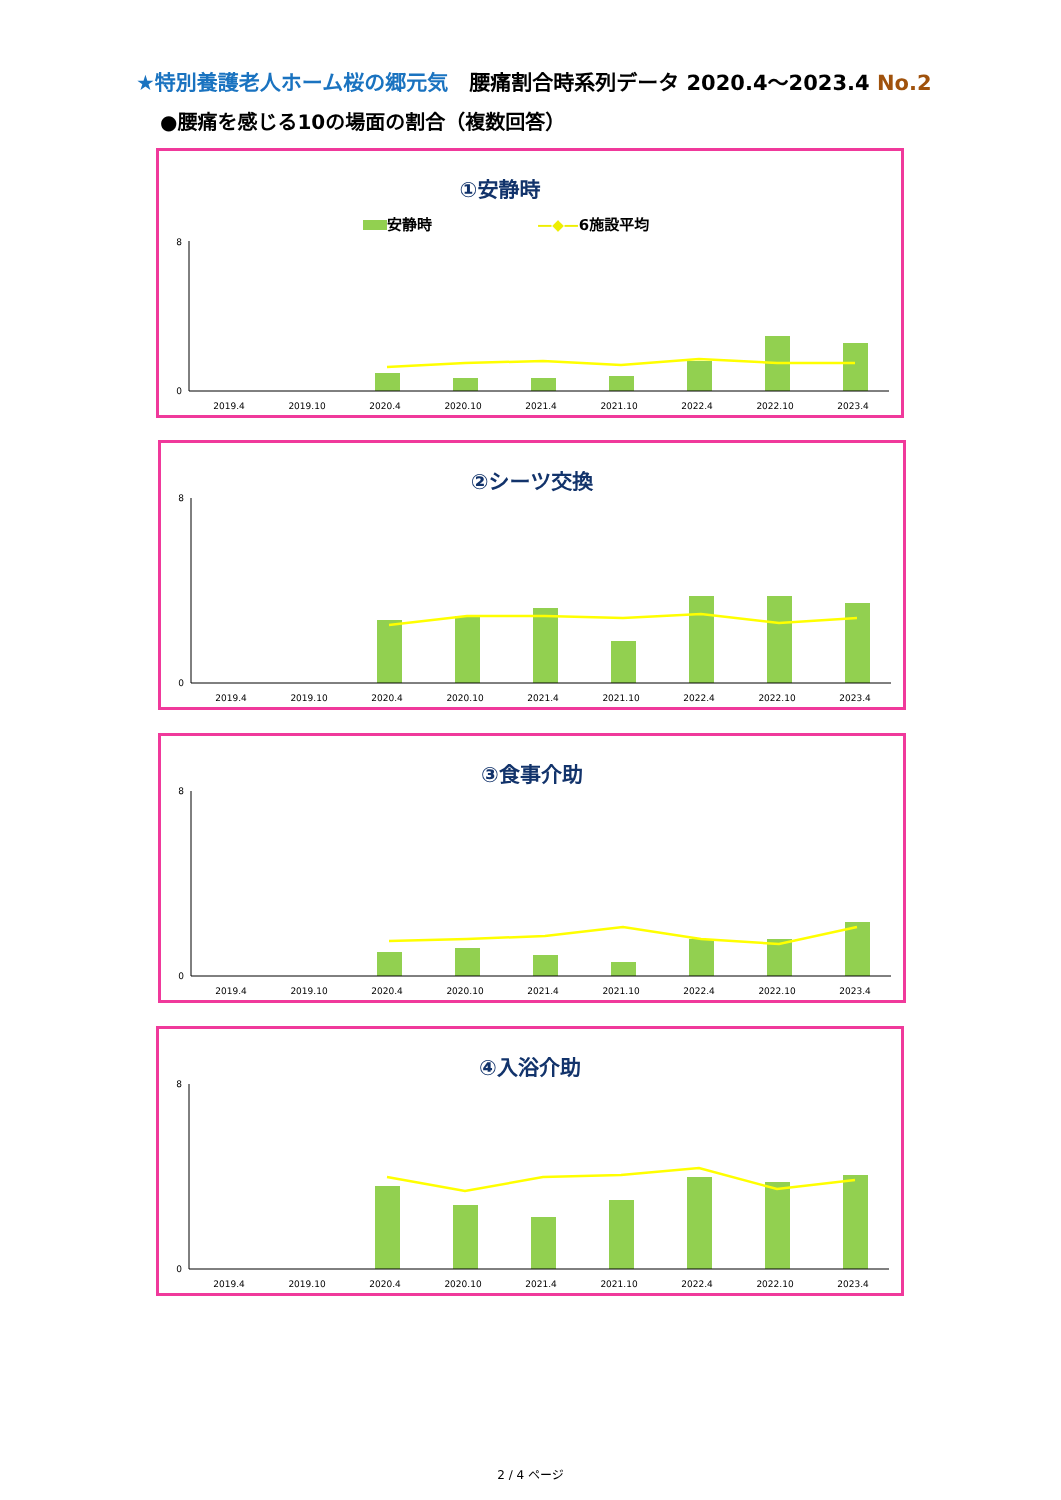★特別養護老人ホーム桜の郷元気　腰痛割合時系列データ 2020.4～2023.4 No.2
●腰痛を感じる10の場面の割合（複数回答）
①安静時
安静時 —◆—6施設平均
2019.4
2019.10
2020.4
2020.10
2021.4
2021.10
2022.4
2022.10
2023.4
0
8
②シーツ交換
2019.4
2019.10
2020.4
2020.10
2021.4
2021.10
2022.4
2022.10
2023.4
0
8
③食事介助
2019.4
2019.10
2020.4
2020.10
2021.4
2021.10
2022.4
2022.10
2023.4
0
8
④入浴介助
2019.4
2019.10
2020.4
2020.10
2021.4
2021.10
2022.4
2022.10
2023.4
0
8
2 / 4 ページ